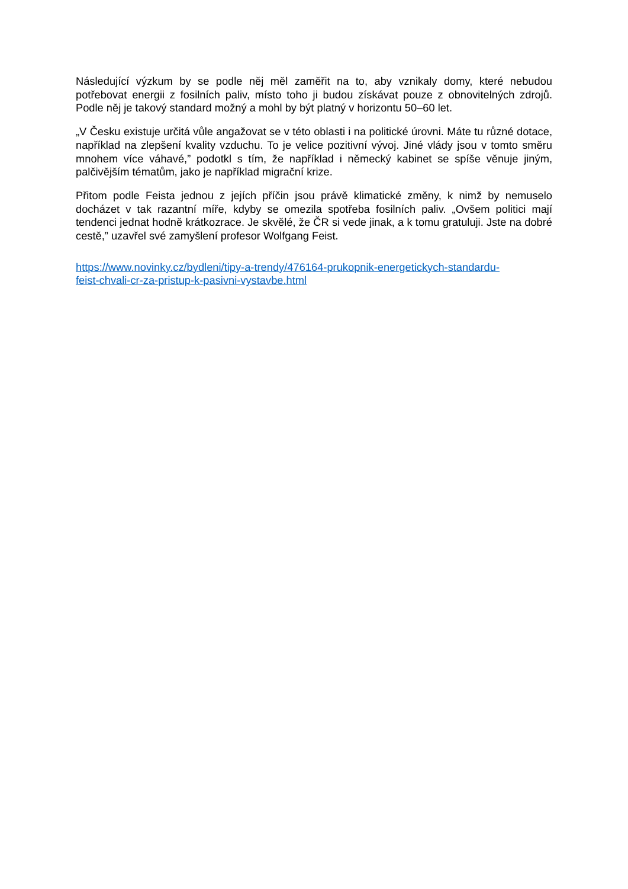Následující výzkum by se podle něj měl zaměřit na to, aby vznikaly domy, které nebudou potřebovat energii z fosilních paliv, místo toho ji budou získávat pouze z obnovitelných zdrojů. Podle něj je takový standard možný a mohl by být platný v horizontu 50–60 let.
„V Česku existuje určitá vůle angažovat se v této oblasti i na politické úrovni. Máte tu různé dotace, například na zlepšení kvality vzduchu. To je velice pozitivní vývoj. Jiné vlády jsou v tomto směru mnohem více váhavé,” podotkl s tím, že například i německý kabinet se spíše věnuje jiným, palčivějším tématům, jako je například migrační krize.
Přitom podle Feista jednou z jejích příčin jsou právě klimatické změny, k nimž by nemuselo docházet v tak razantní míře, kdyby se omezila spotřeba fosilních paliv. „Ovšem politici mají tendenci jednat hodně krátkozrace. Je skvělé, že ČR si vede jinak, a k tomu gratuluji. Jste na dobré cestě,” uzavřel své zamyšlení profesor Wolfgang Feist.
https://www.novinky.cz/bydleni/tipy-a-trendy/476164-prukopnik-energetickych-standardu-
feist-chvali-cr-za-pristup-k-pasivni-vystavbe.html